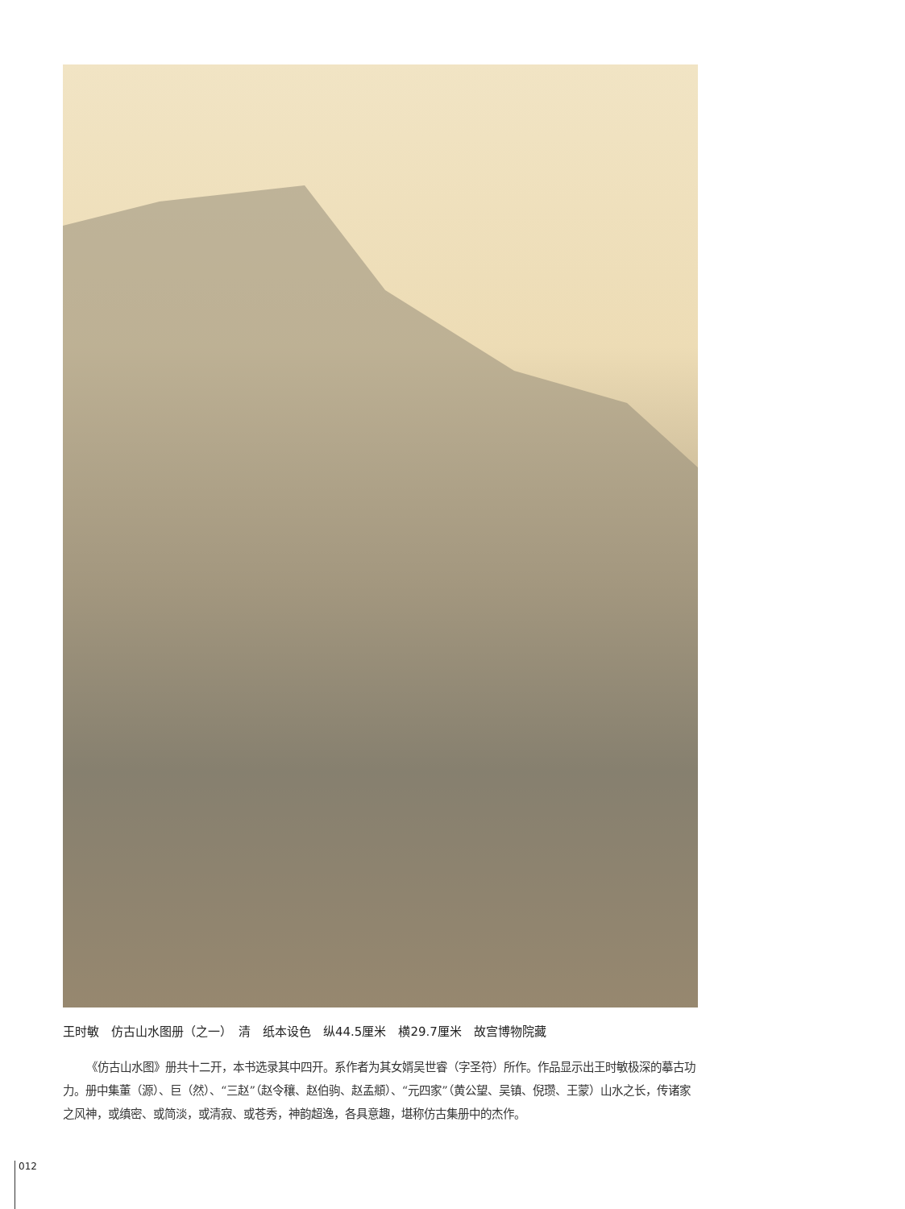王时敏　仿古山水图册（之一）　清　纸本设色　纵44.5厘米　横29.7厘米　故宫博物院藏
《仿古山水图》册共十二开，本书选录其中四开。系作者为其女婿吴世睿（字圣符）所作。作品显示出王时敏极深的摹古功力。册中集董（源）、巨（然）、“三赵”（赵令穰、赵伯驹、赵孟頫）、“元四家”（黄公望、吴镇、倪瓒、王蒙）山水之长，传诸家之风神，或缜密、或简淡，或清寂、或苍秀，神韵超逸，各具意趣，堪称仿古集册中的杰作。
012